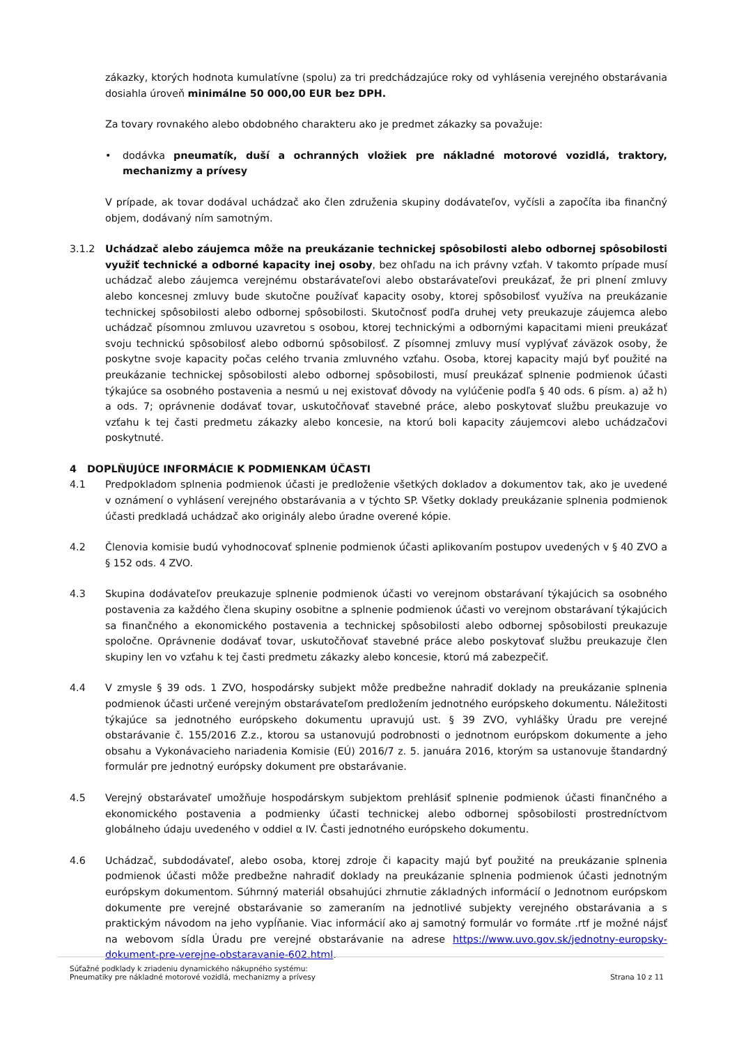zákazky, ktorých hodnota kumulatívne (spolu) za tri predchádzajúce roky od vyhlásenia verejného obstarávania dosiahla úroveň minimálne 50 000,00 EUR bez DPH.
Za tovary rovnakého alebo obdobného charakteru ako je predmet zákazky sa považuje:
• dodávka pneumatík, duší a ochranných vložiek pre nákladné motorové vozidlá, traktory, mechanizmy a prívesy
V prípade, ak tovar dodával uchádzač ako člen združenia skupiny dodávateľov, vyčísli a započíta iba finančný objem, dodávaný ním samotným.
3.1.2 Uchádzač alebo záujemca môže na preukázanie technickej spôsobilosti alebo odbornej spôsobilosti využiť technické a odborné kapacity inej osoby, bez ohľadu na ich právny vzťah. V takomto prípade musí uchádzač alebo záujemca verejnému obstarávateľovi alebo obstarávateľovi preukázať, že pri plnení zmluvy alebo koncesnej zmluvy bude skutočne používať kapacity osoby, ktorej spôsobilosť využíva na preukázanie technickej spôsobilosti alebo odbornej spôsobilosti. Skutočnosť podľa druhej vety preukazuje záujemca alebo uchádzač písomnou zmluvou uzavretou s osobou, ktorej technickými a odbornými kapacitami mieni preukázať svoju technickú spôsobilosť alebo odbornú spôsobilosť. Z písomnej zmluvy musí vyplývať záväzok osoby, že poskytne svoje kapacity počas celého trvania zmluvného vzťahu. Osoba, ktorej kapacity majú byť použité na preukázanie technickej spôsobilosti alebo odbornej spôsobilosti, musí preukázať splnenie podmienok účasti týkajúce sa osobného postavenia a nesmú u nej existovať dôvody na vylúčenie podľa § 40 ods. 6 písm. a) až h) a ods. 7; oprávnenie dodávať tovar, uskutočňovať stavebné práce, alebo poskytovať službu preukazuje vo vzťahu k tej časti predmetu zákazky alebo koncesie, na ktorú boli kapacity záujemcovi alebo uchádzačovi poskytnuté.
4 DOPLŇUJÚCE INFORMÁCIE K PODMIENKAM ÚČASTI
4.1 Predpokladom splnenia podmienok účasti je predloženie všetkých dokladov a dokumentov tak, ako je uvedené v oznámení o vyhlásení verejného obstarávania a v týchto SP. Všetky doklady preukázanie splnenia podmienok účasti predkladá uchádzač ako originály alebo úradne overené kópie.
4.2 Členovia komisie budú vyhodnocovať splnenie podmienok účasti aplikovaním postupov uvedených v § 40 ZVO a § 152 ods. 4 ZVO.
4.3 Skupina dodávateľov preukazuje splnenie podmienok účasti vo verejnom obstarávaní týkajúcich sa osobného postavenia za každého člena skupiny osobitne a splnenie podmienok účasti vo verejnom obstarávaní týkajúcich sa finančného a ekonomického postavenia a technickej spôsobilosti alebo odbornej spôsobilosti preukazuje spoločne. Oprávnenie dodávať tovar, uskutočňovať stavebné práce alebo poskytovať službu preukazuje člen skupiny len vo vzťahu k tej časti predmetu zákazky alebo koncesie, ktorú má zabezpečiť.
4.4 V zmysle § 39 ods. 1 ZVO, hospodársky subjekt môže predbežne nahradiť doklady na preukázanie splnenia podmienok účasti určené verejným obstarávateľom predložením jednotného európskeho dokumentu. Náležitosti týkajúce sa jednotného európskeho dokumentu upravujú ust. § 39 ZVO, vyhlášky Úradu pre verejné obstarávanie č. 155/2016 Z.z., ktorou sa ustanovujú podrobnosti o jednotnom európskom dokumente a jeho obsahu a Vykonávacieho nariadenia Komisie (EÚ) 2016/7 z. 5. januára 2016, ktorým sa ustanovuje štandardný formulár pre jednotný európsky dokument pre obstarávanie.
4.5 Verejný obstarávateľ umožňuje hospodárskym subjektom prehlásiť splnenie podmienok účasti finančného a ekonomického postavenia a podmienky účasti technickej alebo odbornej spôsobilosti prostredníctvom globálneho údaju uvedeného v oddiel α IV. Časti jednotného európskeho dokumentu.
4.6 Uchádzač, subdodávateľ, alebo osoba, ktorej zdroje či kapacity majú byť použité na preukázanie splnenia podmienok účasti môže predbežne nahradiť doklady na preukázanie splnenia podmienok účasti jednotným európskym dokumentom. Súhrnný materiál obsahujúci zhrnutie základných informácií o Jednotnom európskom dokumente pre verejné obstarávanie so zameraním na jednotlivé subjekty verejného obstarávania a s praktickým návodom na jeho vypĺňanie. Viac informácií ako aj samotný formulár vo formáte .rtf je možné nájsť na webovom sídla Úradu pre verejné obstarávanie na adrese https://www.uvo.gov.sk/jednotny-europsky-dokument-pre-verejne-obstaravanie-602.html.
Súťažné podklady k zriadeniu dynamického nákupného systému:
Pneumatiky pre nákladné motorové vozidlá, mechanizmy a prívesy
Strana 10 z 11